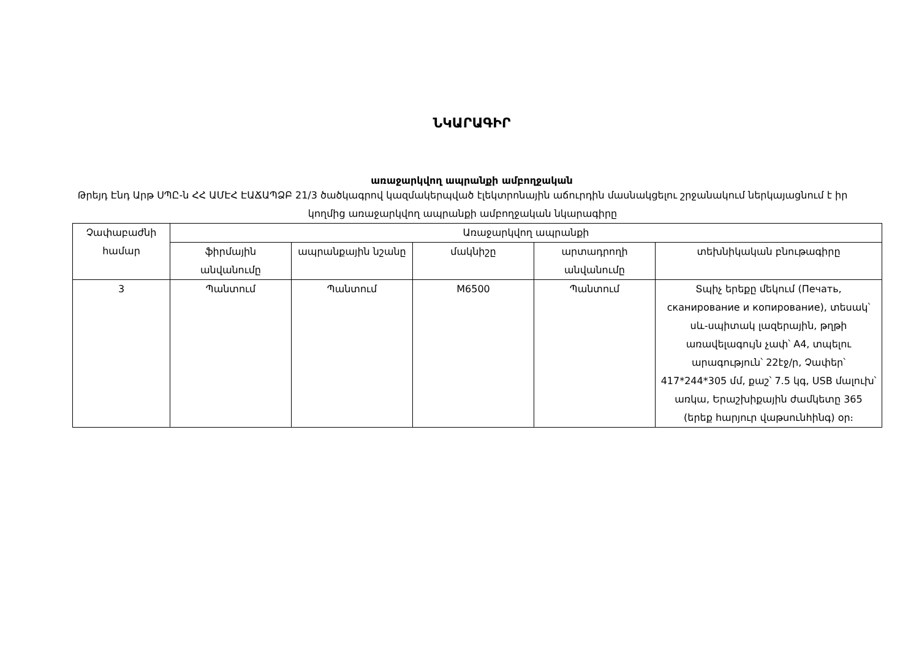ՆԿԱՐԱԳԻՐ
առաջարկվող ապրանքի ամբողջական
Թրեյդ Էնդ Արթ ՍՊԸ-ն ՀՀ ԱՄԷՀ ԷԱՃԱՊՁԲ 21/3 ծածկագրով կազմակերպված էլեկտրոնային աճուրդին մասնակցելու շրջանակում ներկայացնում է իր կողմից առաջարկվող ապրանքի ամբողջական նկարագիրը
| Չափաբաժնի համար | Առաջարկվող ապրանքի | | | | |
| --- | --- | --- | --- | --- | --- |
| | ֆիրմային անվանումը | ապրանքային նշանը | մակնիշը | արտադրողի անվանումը | տեխնիկական բնութագիրը |
| 3 | Պանտում | Պանտում | M6500 | Պանտում | Տպիչ երեքը մեկում (Печать, сканирование и копирование), տեսակ՝ սև-սպիտակ լազերային, թղթի առավելագույն չափ՝ A4, տպելու արագություն՝ 22էջ/ր, Չափեր՝ 417*244*305 մմ, քաշ՝ 7.5 կգ, USB մալուխ՝ առկա, Երաշխիքային ժամկետը 365 (երեք հարյուր վաթսունհինգ) օր։ |